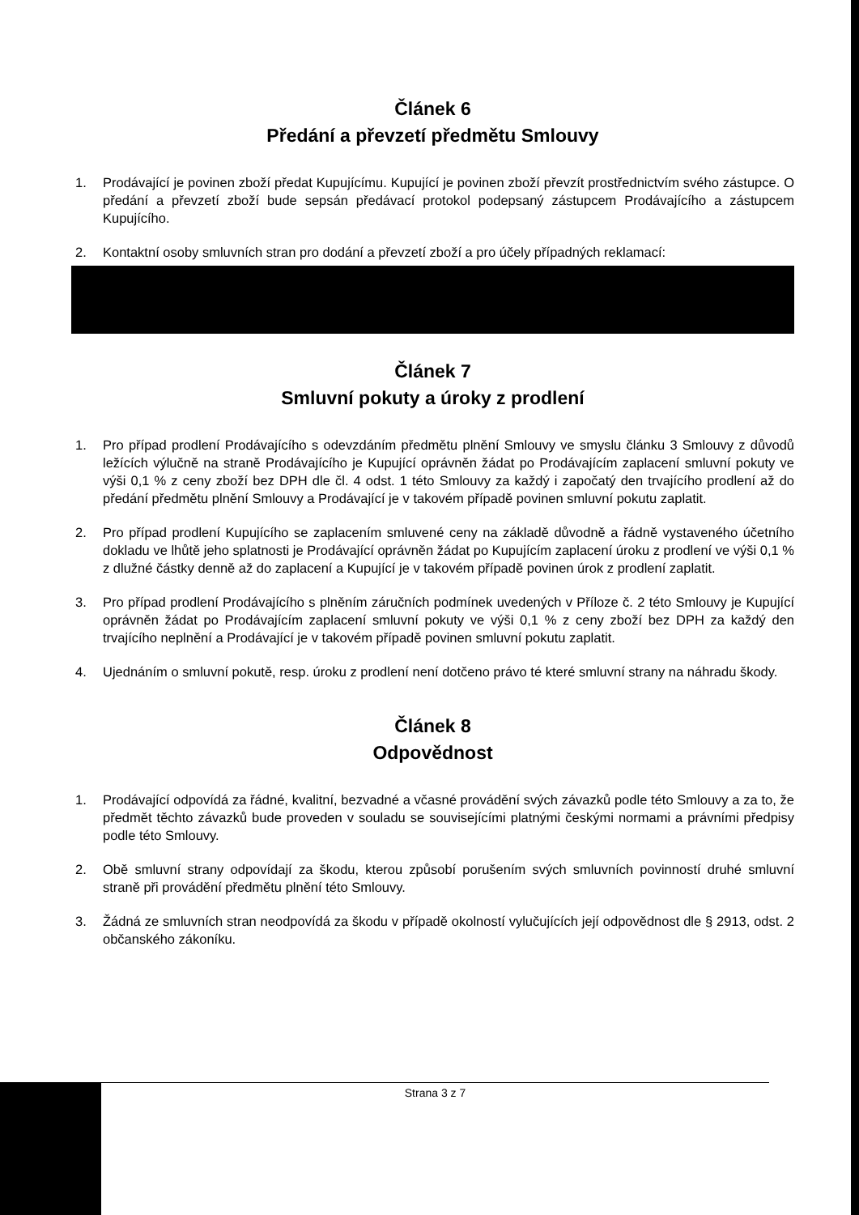Článek 6
Předání a převzetí předmětu Smlouvy
1. Prodávající je povinen zboží předat Kupujícímu. Kupující je povinen zboží převzít prostřednictvím svého zástupce. O předání a převzetí zboží bude sepsán předávací protokol podepsaný zástupcem Prodávajícího a zástupcem Kupujícího.
2. Kontaktní osoby smluvních stran pro dodání a převzetí zboží a pro účely případných reklamací:
Článek 7
Smluvní pokuty a úroky z prodlení
1. Pro případ prodlení Prodávajícího s odevzdáním předmětu plnění Smlouvy ve smyslu článku 3 Smlouvy z důvodů ležících výlučně na straně Prodávajícího je Kupující oprávněn žádat po Prodávajícím zaplacení smluvní pokuty ve výši 0,1 % z ceny zboží bez DPH dle čl. 4 odst. 1 této Smlouvy za každý i započatý den trvajícího prodlení až do předání předmětu plnění Smlouvy a Prodávající je v takovém případě povinen smluvní pokutu zaplatit.
2. Pro případ prodlení Kupujícího se zaplacením smluvené ceny na základě důvodně a řádně vystaveného účetního dokladu ve lhůtě jeho splatnosti je Prodávající oprávněn žádat po Kupujícím zaplacení úroku z prodlení ve výši 0,1 % z dlužné částky denně až do zaplacení a Kupující je v takovém případě povinen úrok z prodlení zaplatit.
3. Pro případ prodlení Prodávajícího s plněním záručních podmínek uvedených v Příloze č. 2 této Smlouvy je Kupující oprávněn žádat po Prodávajícím zaplacení smluvní pokuty ve výši 0,1 % z ceny zboží bez DPH za každý den trvajícího neplnění a Prodávající je v takovém případě povinen smluvní pokutu zaplatit.
4. Ujednáním o smluvní pokutě, resp. úroku z prodlení není dotčeno právo té které smluvní strany na náhradu škody.
Článek 8
Odpovědnost
1. Prodávající odpovídá za řádné, kvalitní, bezvadné a včasné provádění svých závazků podle této Smlouvy a za to, že předmět těchto závazků bude proveden v souladu se souvisejícími platnými českými normami a právními předpisy podle této Smlouvy.
2. Obě smluvní strany odpovídají za škodu, kterou způsobí porušením svých smluvních povinností druhé smluvní straně při provádění předmětu plnění této Smlouvy.
3. Žádná ze smluvních stran neodpovídá za škodu v případě okolností vylučujících její odpovědnost dle § 2913, odst. 2 občanského zákoníku.
Strana 3 z 7